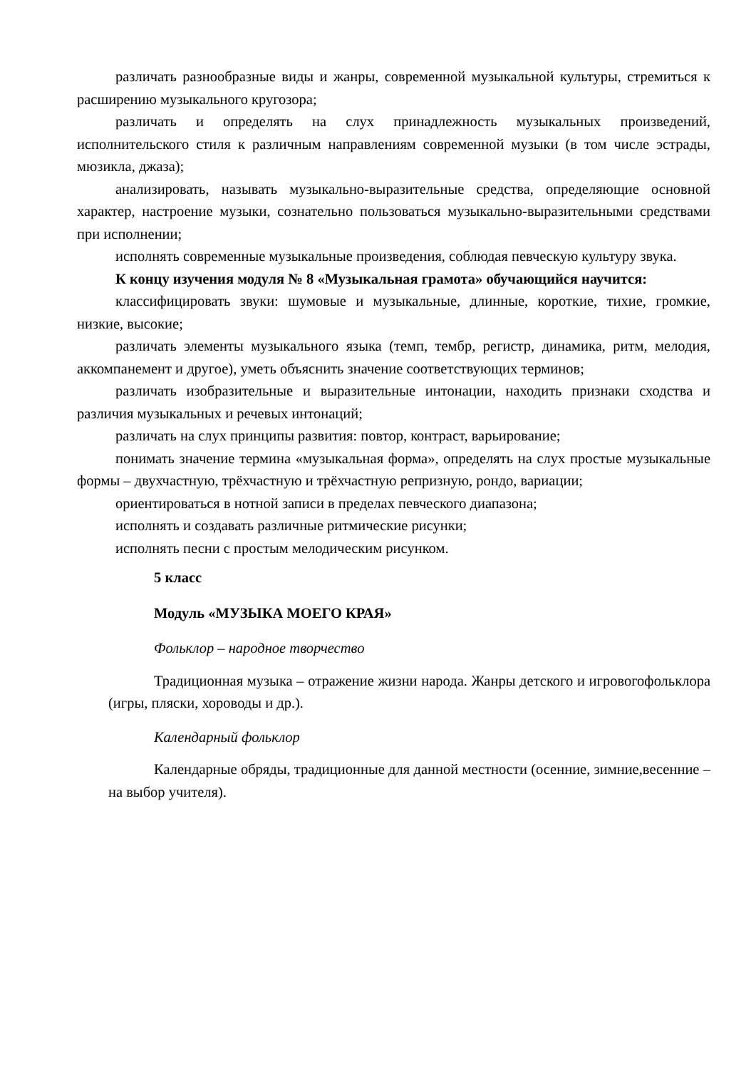различать разнообразные виды и жанры, современной музыкальной культуры, стремиться к расширению музыкального кругозора;
различать и определять на слух принадлежность музыкальных произведений, исполнительского стиля к различным направлениям современной музыки (в том числе эстрады, мюзикла, джаза);
анализировать, называть музыкально-выразительные средства, определяющие основной характер, настроение музыки, сознательно пользоваться музыкально-выразительными средствами при исполнении;
исполнять современные музыкальные произведения, соблюдая певческую культуру звука.
К концу изучения модуля № 8 «Музыкальная грамота» обучающийся научится:
классифицировать звуки: шумовые и музыкальные, длинные, короткие, тихие, громкие, низкие, высокие;
различать элементы музыкального языка (темп, тембр, регистр, динамика, ритм, мелодия, аккомпанемент и другое), уметь объяснить значение соответствующих терминов;
различать изобразительные и выразительные интонации, находить признаки сходства и различия музыкальных и речевых интонаций;
различать на слух принципы развития: повтор, контраст, варьирование;
понимать значение термина «музыкальная форма», определять на слух простые музыкальные формы – двухчастную, трёхчастную и трёхчастную репризную, рондо, вариации;
ориентироваться в нотной записи в пределах певческого диапазона;
исполнять и создавать различные ритмические рисунки;
исполнять песни с простым мелодическим рисунком.
5 класс
Модуль «МУЗЫКА МОЕГО КРАЯ»
Фольклор – народное творчество
Традиционная музыка – отражение жизни народа. Жанры детского и игровогофольклора (игры, пляски, хороводы и др.).
Календарный фольклор
Календарные обряды, традиционные для данной местности (осенние, зимние,весенние – на выбор учителя).